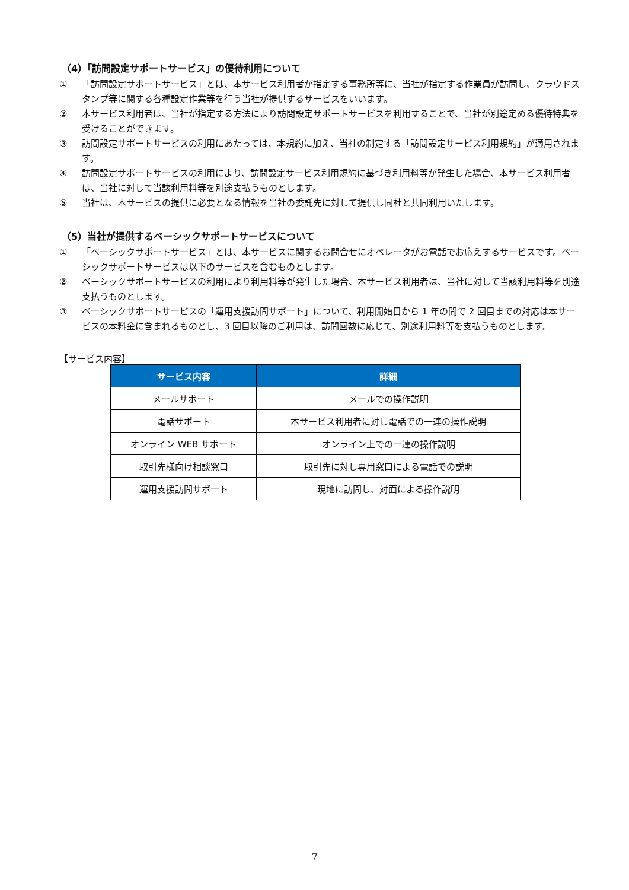（4）「訪問設定サポートサービス」の優待利用について
① 「訪問設定サポートサービス」とは、本サービス利用者が指定する事務所等に、当社が指定する作業員が訪問し、クラウドスタンプ等に関する各種設定作業等を行う当社が提供するサービスをいいます。
② 本サービス利用者は、当社が指定する方法により訪問設定サポートサービスを利用することで、当社が別途定める優待特典を受けることができます。
③ 訪問設定サポートサービスの利用にあたっては、本規約に加え、当社の制定する「訪問設定サービス利用規約」が適用されます。
④ 訪問設定サポートサービスの利用により、訪問設定サービス利用規約に基づき利用料等が発生した場合、本サービス利用者は、当社に対して当該利用料等を別途支払うものとします。
⑤ 当社は、本サービスの提供に必要となる情報を当社の委託先に対して提供し同社と共同利用いたします。
（5）当社が提供するベーシックサポートサービスについて
① 「ベーシックサポートサービス」とは、本サービスに関するお問合せにオペレータがお電話でお応えするサービスです。ベーシックサポートサービスは以下のサービスを含むものとします。
② ベーシックサポートサービスの利用により利用料等が発生した場合、本サービス利用者は、当社に対して当該利用料等を別途支払うものとします。
③ ベーシックサポートサービスの「運用支援訪問サポート」について、利用開始日から 1 年の間で 2 回目までの対応は本サービスの本料金に含まれるものとし、3 回目以降のご利用は、訪問回数に応じて、別途利用料等を支払うものとします。
【サービス内容】
| サービス内容 | 詳細 |
| --- | --- |
| メールサポート | メールでの操作説明 |
| 電話サポート | 本サービス利用者に対し電話での一連の操作説明 |
| オンライン WEB サポート | オンライン上での一連の操作説明 |
| 取引先様向け相談窓口 | 取引先に対し専用窓口による電話での説明 |
| 運用支援訪問サポート | 現地に訪問し、対面による操作説明 |
7